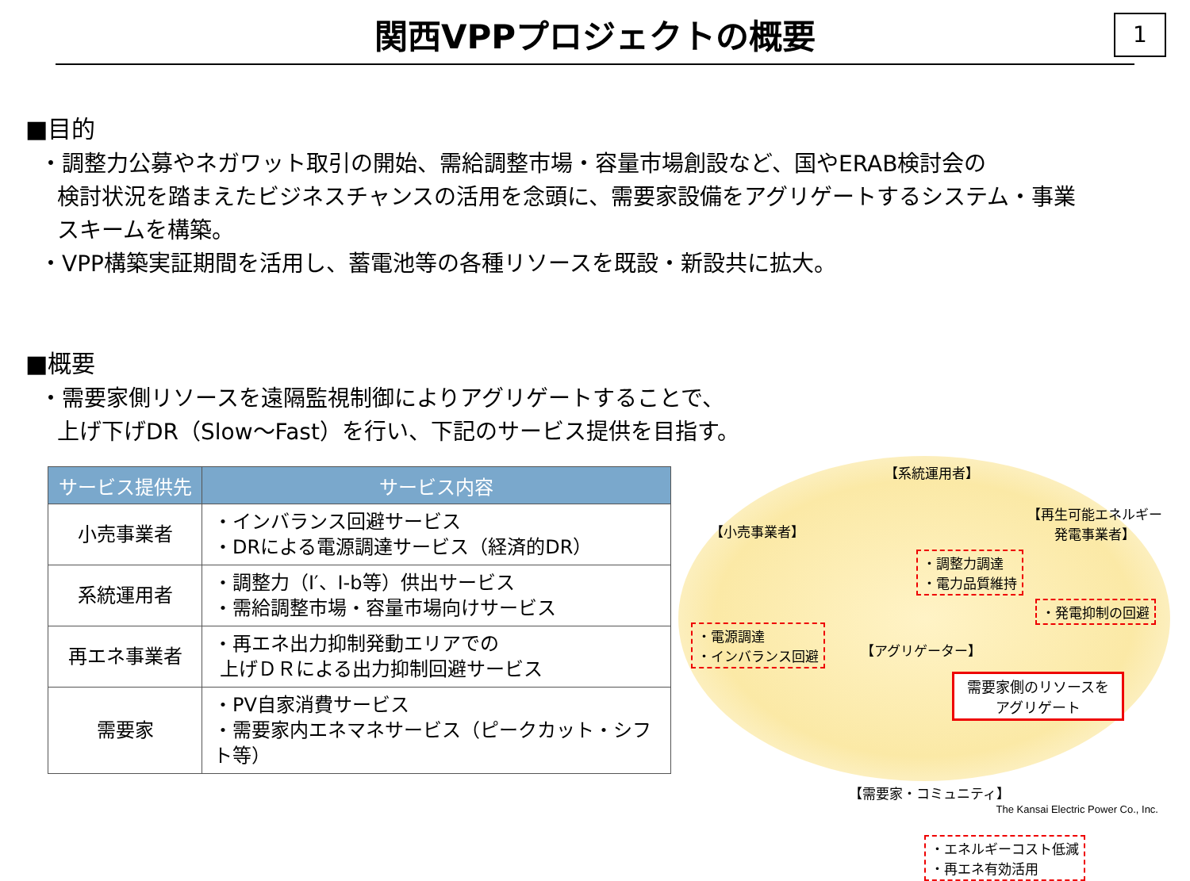関西VPPプロジェクトの概要
1
■目的
・調整力公募やネガワット取引の開始、需給調整市場・容量市場創設など、国やERAB検討会の
検討状況を踏まえたビジネスチャンスの活用を念頭に、需要家設備をアグリゲートするシステム・事業
スキームを構築。
・VPP構築実証期間を活用し、蓄電池等の各種リソースを既設・新設共に拡大。
■概要
・需要家側リソースを遠隔監視制御によりアグリゲートすることで、
上げ下げDR（Slow～Fast）を行い、下記のサービス提供を目指す。
| サービス提供先 | サービス内容 |
| --- | --- |
| 小売事業者 | ・インバランス回避サービス ・DRによる電源調達サービス（経済的DR） |
| 系統運用者 | ・調整力（Ⅰ′、Ⅰ-b等）供出サービス ・需給調整市場・容量市場向けサービス |
| 再エネ事業者 | ・再エネ出力抑制発動エリアでの 上げＤＲによる出力抑制回避サービス |
| 需要家 | ・PV自家消費サービス ・需要家内エネマネサービス（ピークカット・シフト等） |
【系統運用者】
【小売事業者】
【再生可能エネルギー
発電事業者】
・調整力調達
・電力品質維持
・発電抑制の回避
・電源調達
・インバランス回避
【アグリゲーター】
需要家側のリソースを
アグリゲート
【需要家・コミュニティ】
・エネルギーコスト低減
・再エネ有効活用
The Kansai Electric Power Co., Inc.